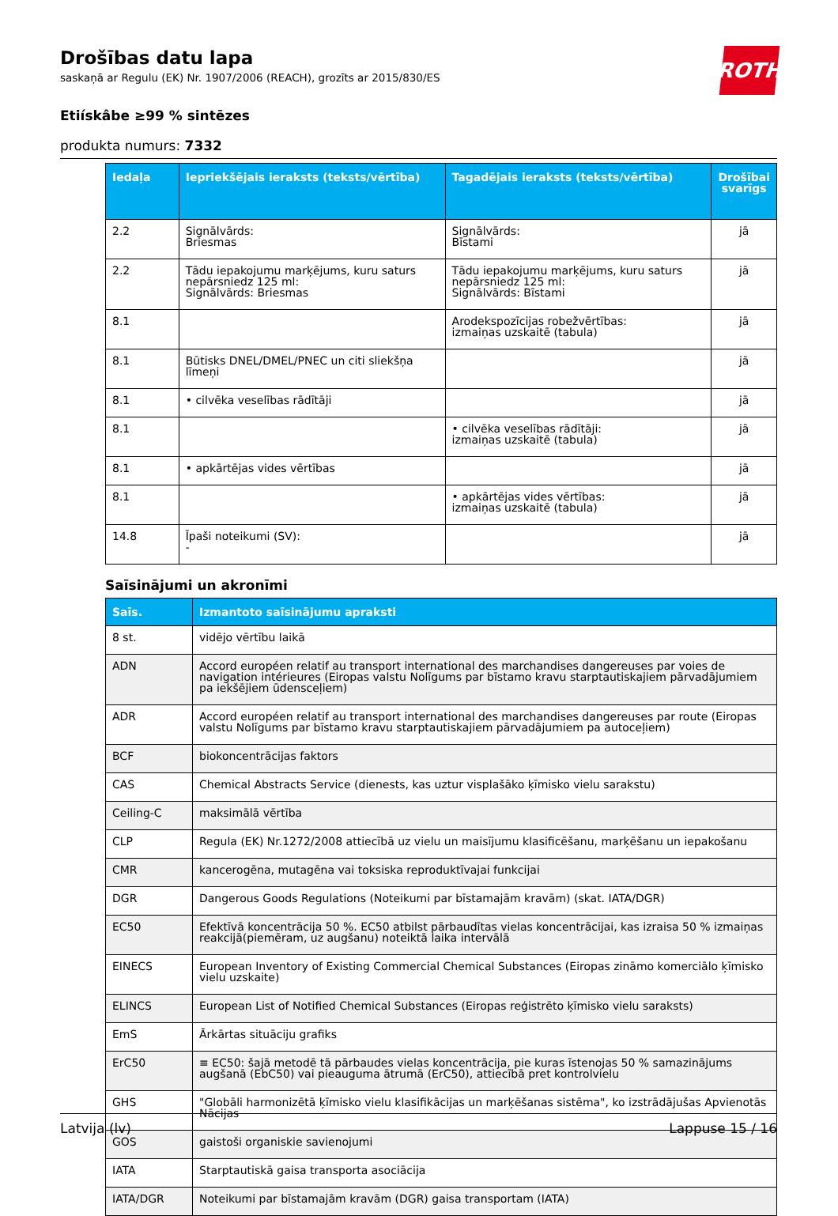ROTH
Drošības datu lapa
saskaņā ar Regulu (EK) Nr. 1907/2006 (REACH), grozīts ar 2015/830/ES
Etiískâbe ≥99 % sintēzes
produkta numurs: 7332
| Iedaļa | Iepriekšējais ieraksts (teksts/vērtība) | Tagadējais ieraksts (teksts/vērtība) | Drošībai svarīgs |
| --- | --- | --- | --- |
| 2.2 | Signālvārds: Briesmas | Signālvārds: Bīstami | jā |
| 2.2 | Tādu iepakojumu marķējums, kuru saturs nepārsniedz 125 ml: Signālvārds: Briesmas | Tādu iepakojumu marķējums, kuru saturs nepārsniedz 125 ml: Signālvārds: Bīstami | jā |
| 8.1 | | Arodekspozīcijas robežvērtības: izmaiņas uzskaitē (tabula) | jā |
| 8.1 | Būtisks DNEL/DMEL/PNEC un citi sliekšņa līmeņi | | jā |
| 8.1 | • cilvēka veselības rādītāji | | jā |
| 8.1 | | • cilvēka veselības rādītāji: izmaiņas uzskaitē (tabula) | jā |
| 8.1 | • apkārtējas vides vērtības | | jā |
| 8.1 | | • apkārtējas vides vērtības: izmaiņas uzskaitē (tabula) | jā |
| 14.8 | Īpaši noteikumi (SV): - | | jā |
Saīsinājumi un akronīmi
| Saīs. | Izmantoto saīsinājumu apraksti |
| --- | --- |
| 8 st. | vidējo vērtību laikā |
| ADN | Accord européen relatif au transport international des marchandises dangereuses par voies de navigation intérieures (Eiropas valstu Nolīgums par bīstamo kravu starptautiskajiem pārvadājumiem pa iekšējiem ūdensceļiem) |
| ADR | Accord européen relatif au transport international des marchandises dangereuses par route (Eiropas valstu Nolīgums par bīstamo kravu starptautiskajiem pārvadājumiem pa autoceļiem) |
| BCF | biokoncentrācijas faktors |
| CAS | Chemical Abstracts Service (dienests, kas uztur visplašāko ķīmisko vielu sarakstu) |
| Ceiling-C | maksimālā vērtība |
| CLP | Regula (EK) Nr.1272/2008 attiecībā uz vielu un maisījumu klasificēšanu, marķēšanu un iepakošanu |
| CMR | kancerogēna, mutagēna vai toksiska reproduktīvajai funkcijai |
| DGR | Dangerous Goods Regulations (Noteikumi par bīstamajām kravām) (skat. IATA/DGR) |
| EC50 | Efektīvā koncentrācija 50 %. EC50 atbilst pārbaudītas vielas koncentrācijai, kas izraisa 50 % izmaiņas reakcijā(piemēram, uz augšanu) noteiktā laika intervālā |
| EINECS | European Inventory of Existing Commercial Chemical Substances (Eiropas zināmo komerciālo ķīmisko vielu uzskaite) |
| ELINCS | European List of Notified Chemical Substances (Eiropas reģistrēto ķīmisko vielu saraksts) |
| EmS | Ārkārtas situāciju grafiks |
| ErC50 | ≡ EC50: šajā metodē tā pārbaudes vielas koncentrācija, pie kuras īstenojas 50 % samazinājums augšanā (EbC50) vai pieauguma ātrumā (ErC50), attiecībā pret kontrolvielu |
| GHS | "Globāli harmonizētā ķīmisko vielu klasifikācijas un marķēšanas sistēma", ko izstrādājušas Apvienotās Nācijas |
| GOS | gaistoši organiskie savienojumi |
| IATA | Starptautiskā gaisa transporta asociācija |
| IATA/DGR | Noteikumi par bīstamajām kravām (DGR) gaisa transportam (IATA) |
Latvija (lv) Lappuse 15 / 16